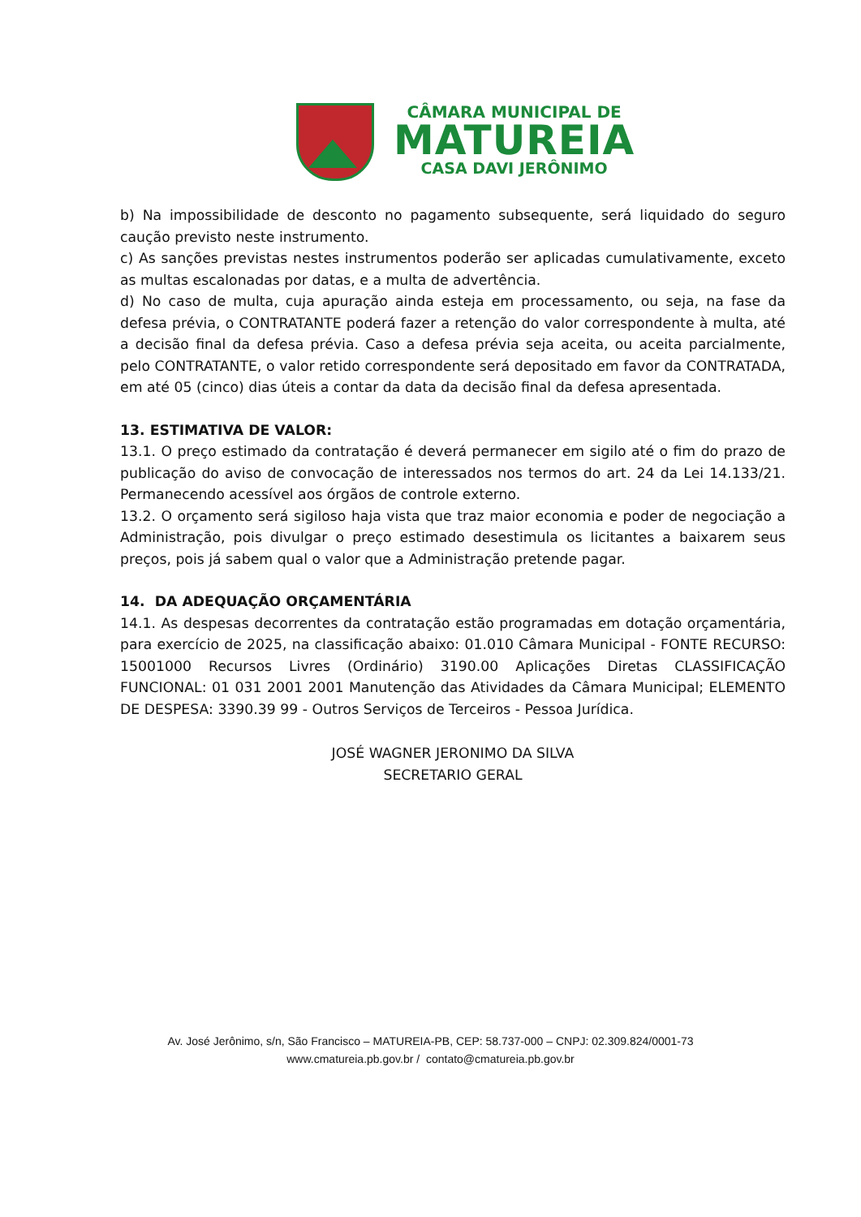CÂMARA MUNICIPAL DE
MATUREIA
CASA DAVI JERÔNIMO
b) Na impossibilidade de desconto no pagamento subsequente, será liquidado do seguro caução previsto neste instrumento.
c) As sanções previstas nestes instrumentos poderão ser aplicadas cumulativamente, exceto as multas escalonadas por datas, e a multa de advertência.
d) No caso de multa, cuja apuração ainda esteja em processamento, ou seja, na fase da defesa prévia, o CONTRATANTE poderá fazer a retenção do valor correspondente à multa, até a decisão final da defesa prévia. Caso a defesa prévia seja aceita, ou aceita parcialmente, pelo CONTRATANTE, o valor retido correspondente será depositado em favor da CONTRATADA, em até 05 (cinco) dias úteis a contar da data da decisão final da defesa apresentada.
13. ESTIMATIVA DE VALOR:
13.1. O preço estimado da contratação é deverá permanecer em sigilo até o fim do prazo de publicação do aviso de convocação de interessados nos termos do art. 24 da Lei 14.133/21. Permanecendo acessível aos órgãos de controle externo.
13.2. O orçamento será sigiloso haja vista que traz maior economia e poder de negociação a Administração, pois divulgar o preço estimado desestimula os licitantes a baixarem seus preços, pois já sabem qual o valor que a Administração pretende pagar.
14. DA ADEQUAÇÃO ORÇAMENTÁRIA
14.1. As despesas decorrentes da contratação estão programadas em dotação orçamentária, para exercício de 2025, na classificação abaixo: 01.010 Câmara Municipal - FONTE RECURSO: 15001000 Recursos Livres (Ordinário) 3190.00 Aplicações Diretas CLASSIFICAÇÃO FUNCIONAL: 01 031 2001 2001 Manutenção das Atividades da Câmara Municipal; ELEMENTO DE DESPESA: 3390.39 99 - Outros Serviços de Terceiros - Pessoa Jurídica.
JOSÉ WAGNER JERONIMO DA SILVA
SECRETARIO GERAL
Av. José Jerônimo, s/n, São Francisco – MATUREIA-PB, CEP: 58.737-000 – CNPJ: 02.309.824/0001-73
www.cmatureia.pb.gov.br / contato@cmatureia.pb.gov.br